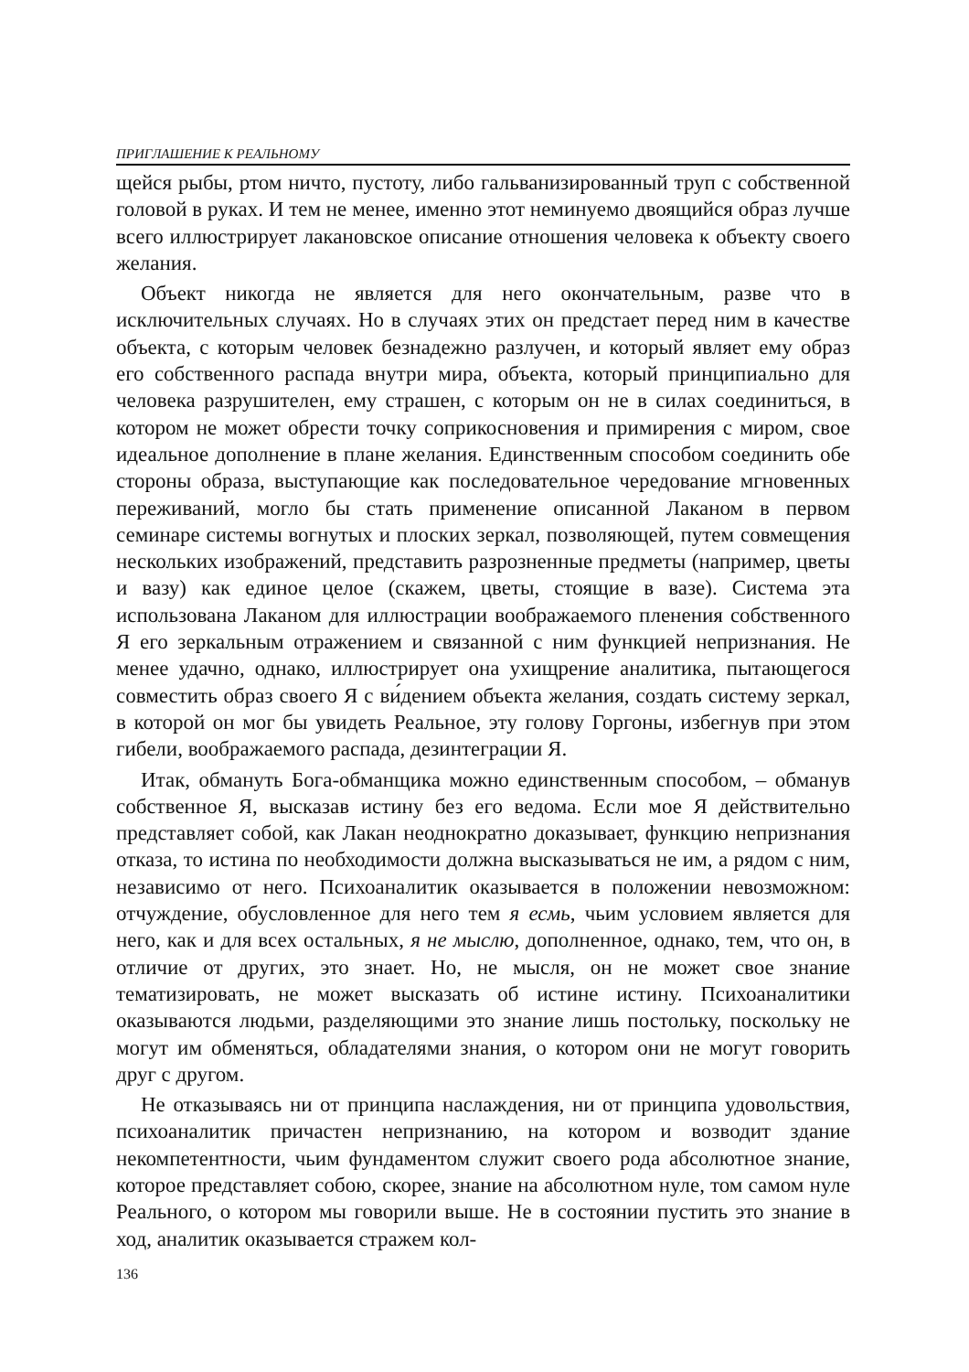ПРИГЛАШЕНИЕ К РЕАЛЬНОМУ
щейся рыбы, ртом ничто, пустоту, либо гальванизированный труп с собственной головой в руках. И тем не менее, именно этот неминуемо двоящийся образ лучше всего иллюстрирует лакановское описание отношения человека к объекту своего желания.
Объект никогда не является для него окончательным, разве что в исключительных случаях. Но в случаях этих он предстает перед ним в качестве объекта, с которым человек безнадежно разлучен, и который являет ему образ его собственного распада внутри мира, объекта, который принципиально для человека разрушителен, ему страшен, с которым он не в силах соединиться, в котором не может обрести точку соприкосновения и примирения с миром, свое идеальное дополнение в плане желания. Единственным способом соединить обе стороны образа, выступающие как последовательное чередование мгновенных переживаний, могло бы стать применение описанной Лаканом в первом семинаре системы вогнутых и плоских зеркал, позволяющей, путем совмещения нескольких изображений, представить разрозненные предметы (например, цветы и вазу) как единое целое (скажем, цветы, стоящие в вазе). Система эта использована Лаканом для иллюстрации воображаемого пленения собственного Я его зеркальным отражением и связанной с ним функцией непризнания. Не менее удачно, однако, иллюстрирует она ухищрение аналитика, пытающегося совместить образ своего Я с ви́дением объекта желания, создать систему зеркал, в которой он мог бы увидеть Реальное, эту голову Горгоны, избегнув при этом гибели, воображаемого распада, дезинтеграции Я.
Итак, обмануть Бога-обманщика можно единственным способом, – обманув собственное Я, высказав истину без его ведома. Если мое Я действительно представляет собой, как Лакан неоднократно доказывает, функцию непризнания отказа, то истина по необходимости должна высказываться не им, а рядом с ним, независимо от него. Психоаналитик оказывается в положении невозможном: отчуждение, обусловленное для него тем я есмь, чьим условием является для него, как и для всех остальных, я не мыслю, дополненное, однако, тем, что он, в отличие от других, это знает. Но, не мысля, он не может свое знание тематизировать, не может высказать об истине истину. Психоаналитики оказываются людьми, разделяющими это знание лишь постольку, поскольку не могут им обменяться, обладателями знания, о котором они не могут говорить друг с другом.
Не отказываясь ни от принципа наслаждения, ни от принципа удовольствия, психоаналитик причастен непризнанию, на котором и возводит здание некомпетентности, чьим фундаментом служит своего рода абсолютное знание, которое представляет собою, скорее, знание на абсолютном нуле, том самом нуле Реального, о котором мы говорили выше. Не в состоянии пустить это знание в ход, аналитик оказывается стражем кол-
136